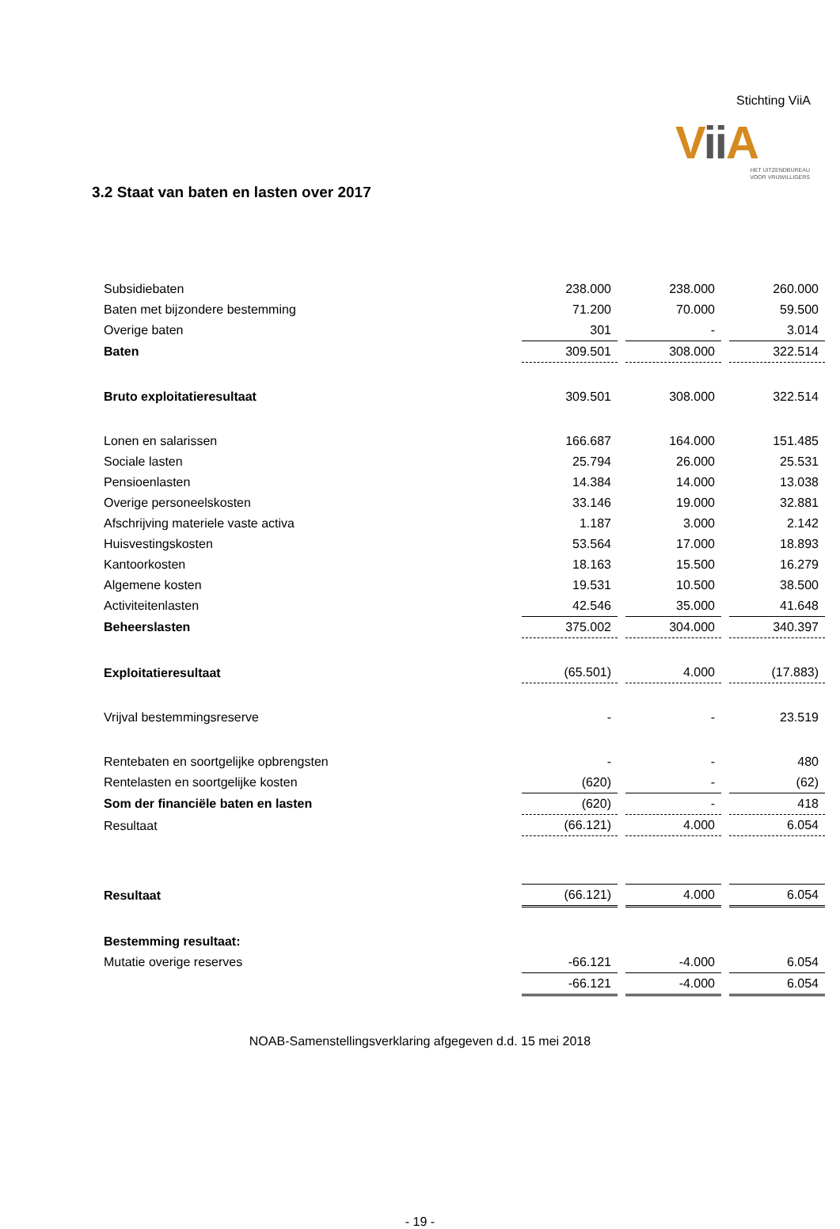Stichting ViiA
Vii A
HET UITZENDBUREAU
VOOR VRIJWILLIGERS
3.2 Staat van baten en lasten over 2017
| Subsidiebaten | 238.000 | 238.000 | 260.000 |
| Baten met bijzondere bestemming | 71.200 | 70.000 | 59.500 |
| Overige baten | 301 | - | 3.014 |
| Baten | 309.501 | 308.000 | 322.514 |
| Bruto exploitatieresultaat | 309.501 | 308.000 | 322.514 |
| Lonen en salarissen | 166.687 | 164.000 | 151.485 |
| Sociale lasten | 25.794 | 26.000 | 25.531 |
| Pensioenlasten | 14.384 | 14.000 | 13.038 |
| Overige personeelskosten | 33.146 | 19.000 | 32.881 |
| Afschrijving materiele vaste activa | 1.187 | 3.000 | 2.142 |
| Huisvestingskosten | 53.564 | 17.000 | 18.893 |
| Kantoorkosten | 18.163 | 15.500 | 16.279 |
| Algemene kosten | 19.531 | 10.500 | 38.500 |
| Activiteitenlasten | 42.546 | 35.000 | 41.648 |
| Beheerslasten | 375.002 | 304.000 | 340.397 |
| Exploitatieresultaat | (65.501) | 4.000 | (17.883) |
| Vrijval bestemmingsreserve | - | - | 23.519 |
| Rentebaten en soortgelijke opbrengsten | - | - | 480 |
| Rentelasten en soortgelijke kosten | (620) | - | (62) |
| Som der financiële baten en lasten | (620) | - | 418 |
| Resultaat | (66.121) | 4.000 | 6.054 |
| Resultaat | (66.121) | 4.000 | 6.054 |
| Bestemming resultaat: | | | |
| Mutatie overige reserves | -66.121 | -4.000 | 6.054 |
| | -66.121 | -4.000 | 6.054 |
NOAB-Samenstellingsverklaring afgegeven d.d. 15 mei 2018
- 19 -